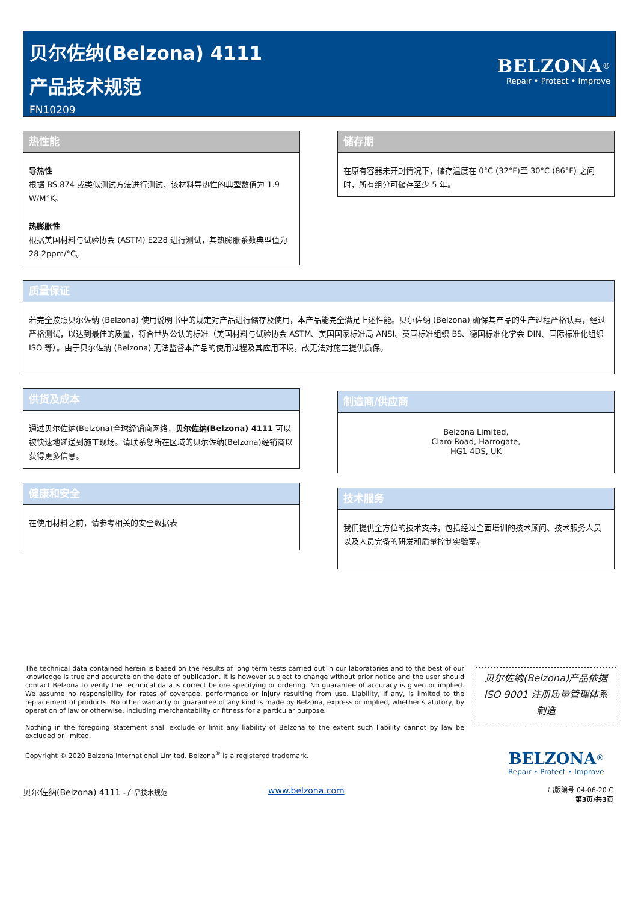贝尔佐纳(Belzona) 4111
产品技术规范
FN10209
BELZONA<sup>®</sup>
Repair • Protect • Improve
热性能
导热性
根据 BS 874 或类似测试方法进行测试，该材料导热性的典型数值为 1.9 W/M°K。
热膨胀性
根据美国材料与试验协会 (ASTM) E228 进行测试，其热膨胀系数典型值为 28.2ppm/°C。
储存期
在原有容器未开封情况下，储存温度在 0°C (32°F)至 30°C (86°F) 之间时，所有组分可储存至少 5 年。
质量保证
若完全按照贝尔佐纳 (Belzona) 使用说明书中的规定对产品进行储存及使用，本产品能完全满足上述性能。贝尔佐纳 (Belzona) 确保其产品的生产过程严格认真，经过严格测试，以达到最佳的质量，符合世界公认的标准（美国材料与试验协会 ASTM、美国国家标准局 ANSI、英国标准组织 BS、德国标准化学会 DIN、国际标准化组织 ISO 等）。由于贝尔佐纳 (Belzona) 无法监督本产品的使用过程及其应用环境，故无法对施工提供质保。
供货及成本
通过贝尔佐纳(Belzona)全球经销商网络，贝尔佐纳(Belzona) 4111 可以被快速地递送到施工现场。请联系您所在区域的贝尔佐纳(Belzona)经销商以获得更多信息。
制造商/供应商
Belzona Limited,
Claro Road, Harrogate,
HG1 4DS, UK
健康和安全
在使用材料之前，请参考相关的安全数据表
技术服务
我们提供全方位的技术支持，包括经过全面培训的技术顾问、技术服务人员以及人员完备的研发和质量控制实验室。
The technical data contained herein is based on the results of long term tests carried out in our laboratories and to the best of our knowledge is true and accurate on the date of publication. It is however subject to change without prior notice and the user should contact Belzona to verify the technical data is correct before specifying or ordering. No guarantee of accuracy is given or implied. We assume no responsibility for rates of coverage, performance or injury resulting from use. Liability, if any, is limited to the replacement of products. No other warranty or guarantee of any kind is made by Belzona, express or implied, whether statutory, by operation of law or otherwise, including merchantability or fitness for a particular purpose.
Nothing in the foregoing statement shall exclude or limit any liability of Belzona to the extent such liability cannot by law be excluded or limited.
Copyright © 2020 Belzona International Limited. Belzona<sup>®</sup> is a registered trademark.
贝尔佐纳(Belzona)产品依据
ISO 9001 注册质量管理体系
制造
BELZONA<sup>®</sup>
Repair • Protect • Improve
贝尔佐纳(Belzona) 4111 - 产品技术规范
www.belzona.com
出版编号 04-06-20 C
第3页/共3页